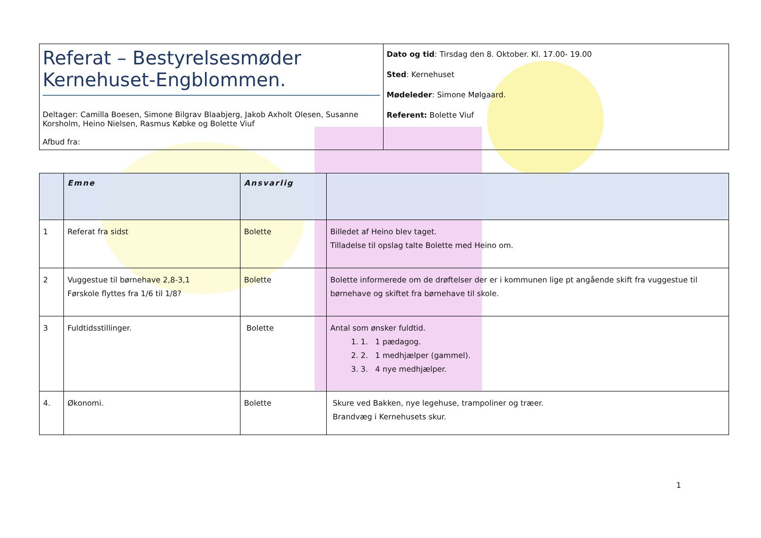| Referat – Bestyrelsesmøder Kernehuset-Engblommen. Deltager: Camilla Boesen, Simone Bilgrav Blaabjerg, Jakob Axholt Olesen, Susanne Korsholm, Heino Nielsen, Rasmus Købke og Bolette Viuf Afbud fra: | Dato og tid : Tirsdag den 8. Oktober. Kl. 17.00- 19.00 Sted : Kernehuset Mødeleder : Simone Mølgaard. Referent: Bolette Viuf |
| | Emne | Ansvarlig | |
| --- | --- | --- | --- |
| 1 | Referat fra sidst | Bolette | Billedet af Heino blev taget. Tilladelse til opslag talte Bolette med Heino om. |
| 2 | Vuggestue til børnehave 2,8-3,1 Førskole flyttes fra 1/6 til 1/8? | Bolette | Bolette informerede om de drøftelser der er i kommunen lige pt angående skift fra vuggestue til børnehave og skiftet fra børnehave til skole. |
| 3 | Fuldtidsstillinger. | Bolette | Antal som ønsker fuldtid. 1. 1 pædagog. 2. 1 medhjælper (gammel). 3. 4 nye medhjælper. |
| 4. | Økonomi. | Bolette | Skure ved Bakken, nye legehuse, trampoliner og træer. Brandvæg i Kernehusets skur. |
1